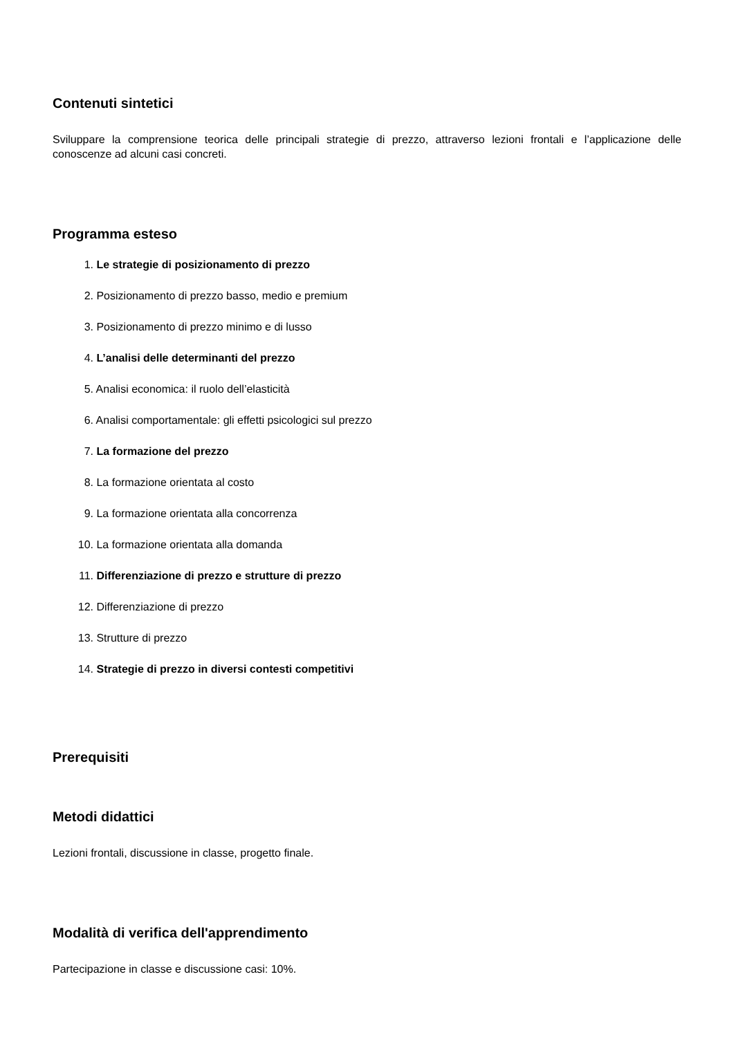Contenuti sintetici
Sviluppare la comprensione teorica delle principali strategie di prezzo, attraverso lezioni frontali e l’applicazione delle conoscenze ad alcuni casi concreti.
Programma esteso
1. Le strategie di posizionamento di prezzo
2. Posizionamento di prezzo basso, medio e premium
3. Posizionamento di prezzo minimo e di lusso
4. L’analisi delle determinanti del prezzo
5. Analisi economica: il ruolo dell’elasticità
6. Analisi comportamentale: gli effetti psicologici sul prezzo
7. La formazione del prezzo
8. La formazione orientata al costo
9. La formazione orientata alla concorrenza
10. La formazione orientata alla domanda
11. Differenziazione di prezzo e strutture di prezzo
12. Differenziazione di prezzo
13. Strutture di prezzo
14. Strategie di prezzo in diversi contesti competitivi
Prerequisiti
Metodi didattici
Lezioni frontali, discussione in classe, progetto finale.
Modalità di verifica dell'apprendimento
Partecipazione in classe e discussione casi: 10%.